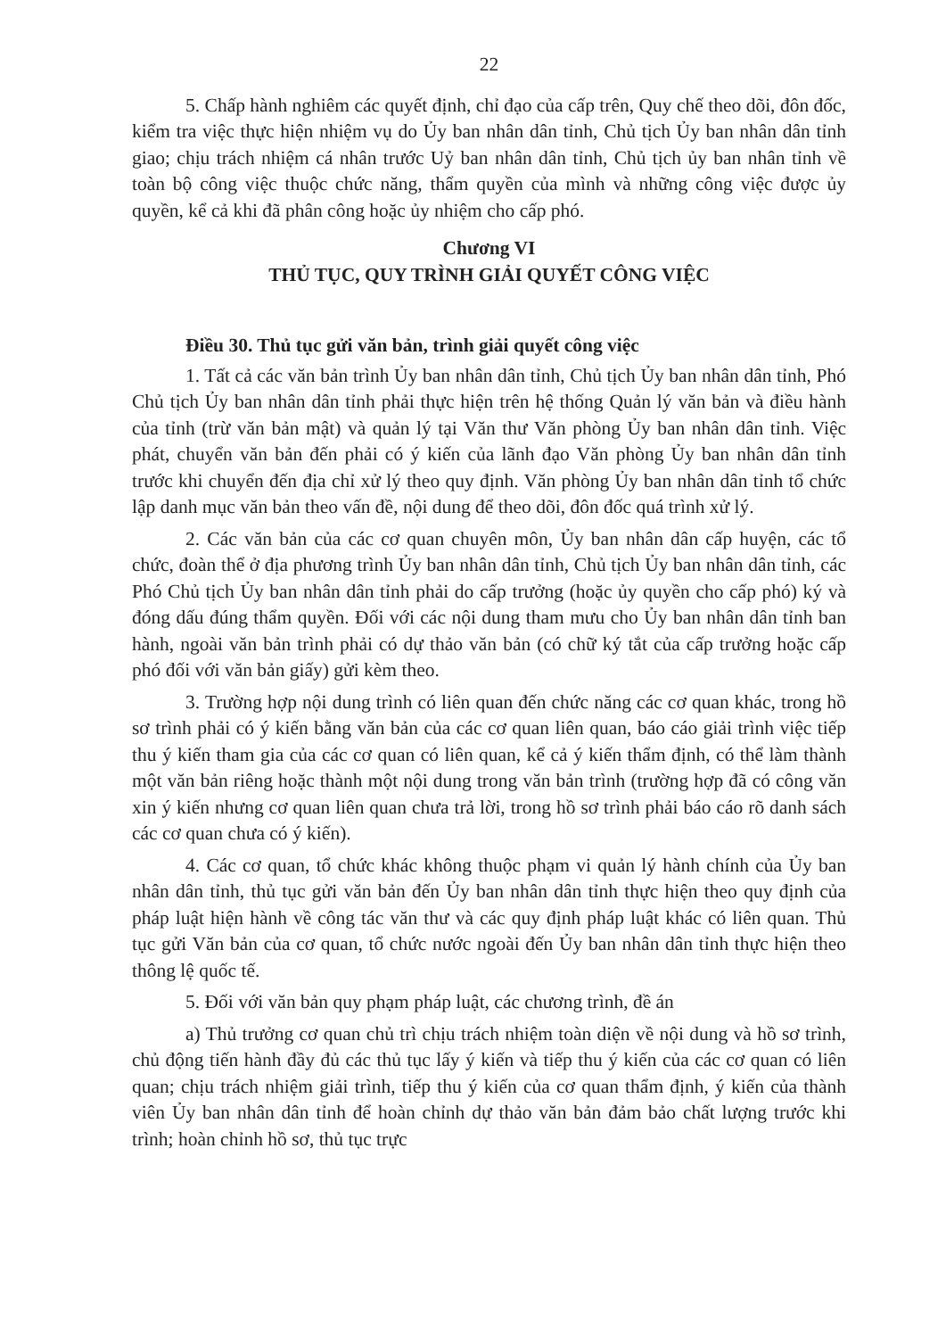22
5. Chấp hành nghiêm các quyết định, chỉ đạo của cấp trên, Quy chế theo dõi, đôn đốc, kiểm tra việc thực hiện nhiệm vụ do Ủy ban nhân dân tỉnh, Chủ tịch Ủy ban nhân dân tỉnh giao; chịu trách nhiệm cá nhân trước Uỷ ban nhân dân tỉnh, Chủ tịch ủy ban nhân tỉnh về toàn bộ công việc thuộc chức năng, thẩm quyền của mình và những công việc được ủy quyền, kể cả khi đã phân công hoặc ủy nhiệm cho cấp phó.
Chương VI
THỦ TỤC, QUY TRÌNH GIẢI QUYẾT CÔNG VIỆC
Điều 30. Thủ tục gửi văn bản, trình giải quyết công việc
1. Tất cả các văn bản trình Ủy ban nhân dân tỉnh, Chủ tịch Ủy ban nhân dân tỉnh, Phó Chủ tịch Ủy ban nhân dân tỉnh phải thực hiện trên hệ thống Quản lý văn bản và điều hành của tỉnh (trừ văn bản mật) và quản lý tại Văn thư Văn phòng Ủy ban nhân dân tỉnh. Việc phát, chuyển văn bản đến phải có ý kiến của lãnh đạo Văn phòng Ủy ban nhân dân tỉnh trước khi chuyển đến địa chỉ xử lý theo quy định. Văn phòng Ủy ban nhân dân tỉnh tổ chức lập danh mục văn bản theo vấn đề, nội dung để theo dõi, đôn đốc quá trình xử lý.
2. Các văn bản của các cơ quan chuyên môn, Ủy ban nhân dân cấp huyện, các tổ chức, đoàn thể ở địa phương trình Ủy ban nhân dân tỉnh, Chủ tịch Ủy ban nhân dân tỉnh, các Phó Chủ tịch Ủy ban nhân dân tỉnh phải do cấp trưởng (hoặc ủy quyền cho cấp phó) ký và đóng dấu đúng thẩm quyền. Đối với các nội dung tham mưu cho Ủy ban nhân dân tỉnh ban hành, ngoài văn bản trình phải có dự thảo văn bản (có chữ ký tắt của cấp trưởng hoặc cấp phó đối với văn bản giấy) gửi kèm theo.
3. Trường hợp nội dung trình có liên quan đến chức năng các cơ quan khác, trong hồ sơ trình phải có ý kiến bằng văn bản của các cơ quan liên quan, báo cáo giải trình việc tiếp thu ý kiến tham gia của các cơ quan có liên quan, kể cả ý kiến thẩm định, có thể làm thành một văn bản riêng hoặc thành một nội dung trong văn bản trình (trường hợp đã có công văn xin ý kiến nhưng cơ quan liên quan chưa trả lời, trong hồ sơ trình phải báo cáo rõ danh sách các cơ quan chưa có ý kiến).
4. Các cơ quan, tổ chức khác không thuộc phạm vi quản lý hành chính của Ủy ban nhân dân tỉnh, thủ tục gửi văn bản đến Ủy ban nhân dân tỉnh thực hiện theo quy định của pháp luật hiện hành về công tác văn thư và các quy định pháp luật khác có liên quan. Thủ tục gửi Văn bản của cơ quan, tổ chức nước ngoài đến Ủy ban nhân dân tỉnh thực hiện theo thông lệ quốc tế.
5. Đối với văn bản quy phạm pháp luật, các chương trình, đề án
a) Thủ trưởng cơ quan chủ trì chịu trách nhiệm toàn diện về nội dung và hồ sơ trình, chủ động tiến hành đầy đủ các thủ tục lấy ý kiến và tiếp thu ý kiến của các cơ quan có liên quan; chịu trách nhiệm giải trình, tiếp thu ý kiến của cơ quan thẩm định, ý kiến của thành viên Ủy ban nhân dân tỉnh để hoàn chỉnh dự thảo văn bản đảm bảo chất lượng trước khi trình; hoàn chỉnh hồ sơ, thủ tục trực